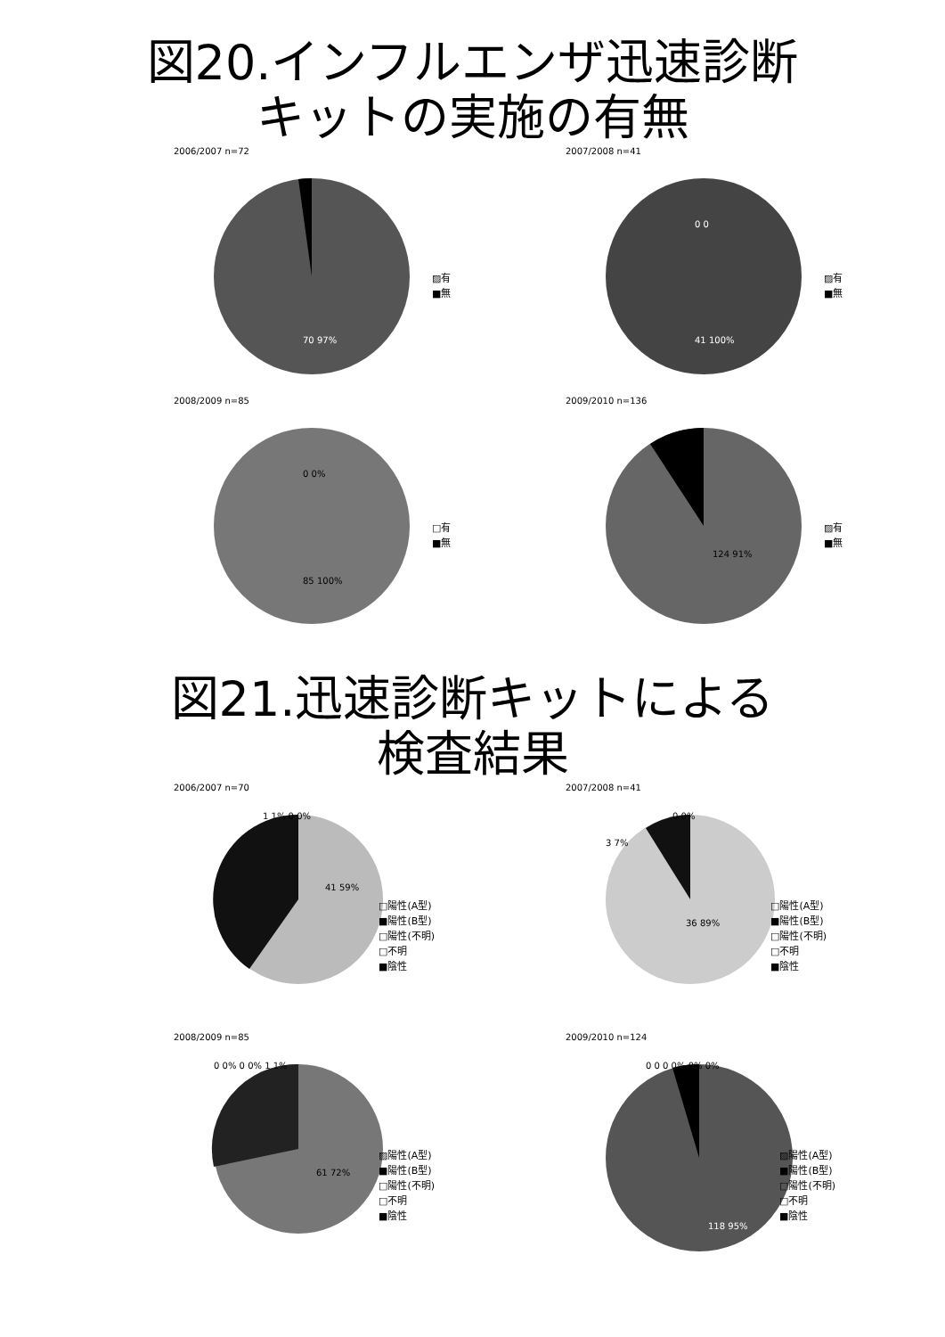図20.インフルエンザ迅速診断
キットの実施の有無
2006/2007 n=72
70 97%
▨有
■無
2007/2008 n=41
41 100%
0 0
▨有
■無
2008/2009 n=85
0 0%
85 100%
□有
■無
2009/2010 n=136
124 91%
▨有
■無
図21.迅速診断キットによる
検査結果
2006/2007 n=70
41 59%
1 1% 0 0%
□陽性(A型)
■陽性(B型)
□陽性(不明)
□不明
■陰性
2007/2008 n=41
36 89%
3 7%
0 0%
□陽性(A型)
■陽性(B型)
□陽性(不明)
□不明
■陰性
2008/2009 n=85
61 72%
0 0% 0 0% 1 1%
▨陽性(A型)
■陽性(B型)
□陽性(不明)
□不明
■陰性
2009/2010 n=124
118 95%
0 0 0 0% 0% 0%
▨陽性(A型)
■陽性(B型)
□陽性(不明)
□不明
■陰性